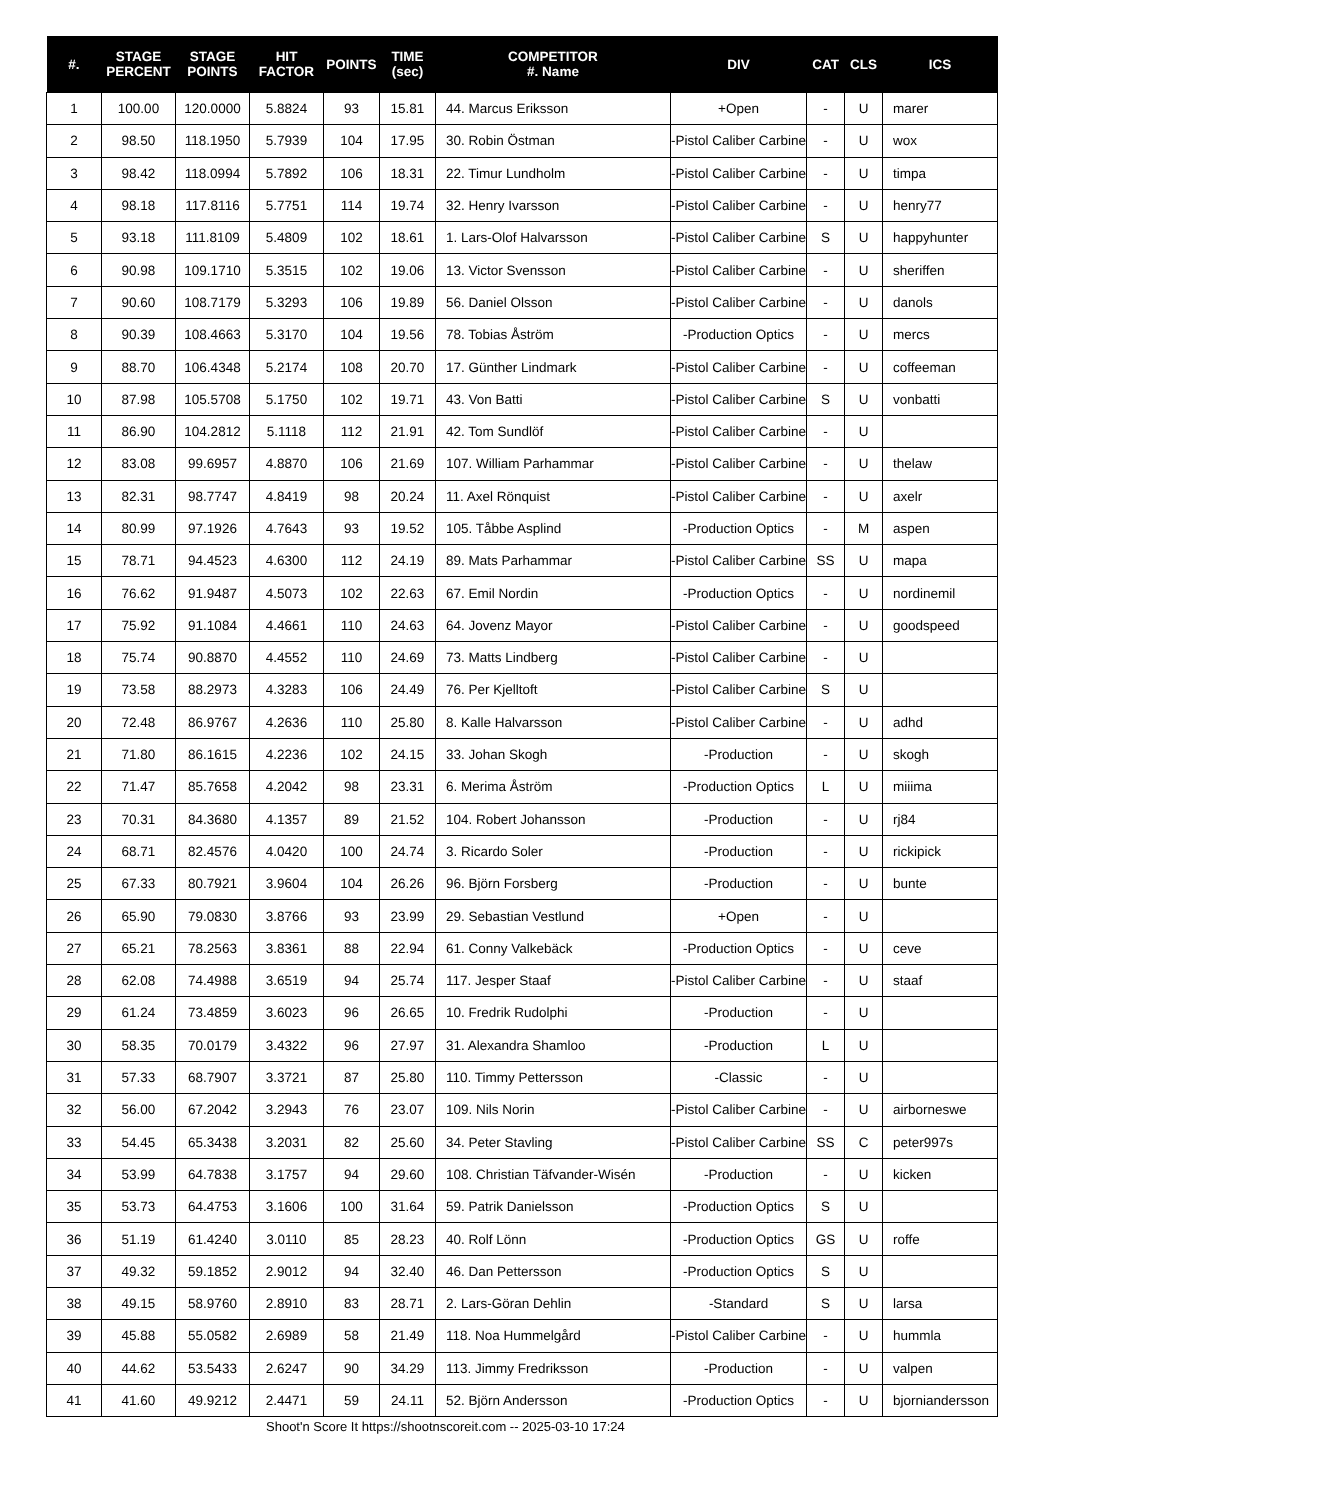| #. | STAGE PERCENT | STAGE POINTS | HIT FACTOR | POINTS | TIME (sec) | COMPETITOR #. Name | DIV | CAT | CLS | ICS |
| --- | --- | --- | --- | --- | --- | --- | --- | --- | --- | --- |
| 1 | 100.00 | 120.0000 | 5.8824 | 93 | 15.81 | 44. Marcus Eriksson | +Open | - | U | marer |
| 2 | 98.50 | 118.1950 | 5.7939 | 104 | 17.95 | 30. Robin Östman | -Pistol Caliber Carbine | - | U | wox |
| 3 | 98.42 | 118.0994 | 5.7892 | 106 | 18.31 | 22. Timur Lundholm | -Pistol Caliber Carbine | - | U | timpa |
| 4 | 98.18 | 117.8116 | 5.7751 | 114 | 19.74 | 32. Henry Ivarsson | -Pistol Caliber Carbine | - | U | henry77 |
| 5 | 93.18 | 111.8109 | 5.4809 | 102 | 18.61 | 1. Lars-Olof Halvarsson | -Pistol Caliber Carbine | S | U | happyhunter |
| 6 | 90.98 | 109.1710 | 5.3515 | 102 | 19.06 | 13. Victor Svensson | -Pistol Caliber Carbine | - | U | sheriffen |
| 7 | 90.60 | 108.7179 | 5.3293 | 106 | 19.89 | 56. Daniel Olsson | -Pistol Caliber Carbine | - | U | danols |
| 8 | 90.39 | 108.4663 | 5.3170 | 104 | 19.56 | 78. Tobias Åström | -Production Optics | - | U | mercs |
| 9 | 88.70 | 106.4348 | 5.2174 | 108 | 20.70 | 17. Günther Lindmark | -Pistol Caliber Carbine | - | U | coffeeman |
| 10 | 87.98 | 105.5708 | 5.1750 | 102 | 19.71 | 43. Von Batti | -Pistol Caliber Carbine | S | U | vonbatti |
| 11 | 86.90 | 104.2812 | 5.1118 | 112 | 21.91 | 42. Tom Sundlöf | -Pistol Caliber Carbine | - | U | |
| 12 | 83.08 | 99.6957 | 4.8870 | 106 | 21.69 | 107. William Parhammar | -Pistol Caliber Carbine | - | U | thelaw |
| 13 | 82.31 | 98.7747 | 4.8419 | 98 | 20.24 | 11. Axel Rönquist | -Pistol Caliber Carbine | - | U | axelr |
| 14 | 80.99 | 97.1926 | 4.7643 | 93 | 19.52 | 105. Tåbbe Asplind | -Production Optics | - | M | aspen |
| 15 | 78.71 | 94.4523 | 4.6300 | 112 | 24.19 | 89. Mats Parhammar | -Pistol Caliber Carbine | SS | U | mapa |
| 16 | 76.62 | 91.9487 | 4.5073 | 102 | 22.63 | 67. Emil Nordin | -Production Optics | - | U | nordinemil |
| 17 | 75.92 | 91.1084 | 4.4661 | 110 | 24.63 | 64. Jovenz Mayor | -Pistol Caliber Carbine | - | U | goodspeed |
| 18 | 75.74 | 90.8870 | 4.4552 | 110 | 24.69 | 73. Matts Lindberg | -Pistol Caliber Carbine | - | U | |
| 19 | 73.58 | 88.2973 | 4.3283 | 106 | 24.49 | 76. Per Kjelltoft | -Pistol Caliber Carbine | S | U | |
| 20 | 72.48 | 86.9767 | 4.2636 | 110 | 25.80 | 8. Kalle Halvarsson | -Pistol Caliber Carbine | - | U | adhd |
| 21 | 71.80 | 86.1615 | 4.2236 | 102 | 24.15 | 33. Johan Skogh | -Production | - | U | skogh |
| 22 | 71.47 | 85.7658 | 4.2042 | 98 | 23.31 | 6. Merima Åström | -Production Optics | L | U | miiima |
| 23 | 70.31 | 84.3680 | 4.1357 | 89 | 21.52 | 104. Robert Johansson | -Production | - | U | rj84 |
| 24 | 68.71 | 82.4576 | 4.0420 | 100 | 24.74 | 3. Ricardo Soler | -Production | - | U | rickipick |
| 25 | 67.33 | 80.7921 | 3.9604 | 104 | 26.26 | 96. Björn Forsberg | -Production | - | U | bunte |
| 26 | 65.90 | 79.0830 | 3.8766 | 93 | 23.99 | 29. Sebastian Vestlund | +Open | - | U | |
| 27 | 65.21 | 78.2563 | 3.8361 | 88 | 22.94 | 61. Conny Valkebäck | -Production Optics | - | U | ceve |
| 28 | 62.08 | 74.4988 | 3.6519 | 94 | 25.74 | 117. Jesper Staaf | -Pistol Caliber Carbine | - | U | staaf |
| 29 | 61.24 | 73.4859 | 3.6023 | 96 | 26.65 | 10. Fredrik Rudolphi | -Production | - | U | |
| 30 | 58.35 | 70.0179 | 3.4322 | 96 | 27.97 | 31. Alexandra Shamloo | -Production | L | U | |
| 31 | 57.33 | 68.7907 | 3.3721 | 87 | 25.80 | 110. Timmy Pettersson | -Classic | - | U | |
| 32 | 56.00 | 67.2042 | 3.2943 | 76 | 23.07 | 109. Nils Norin | -Pistol Caliber Carbine | - | U | airborneswe |
| 33 | 54.45 | 65.3438 | 3.2031 | 82 | 25.60 | 34. Peter Stavling | -Pistol Caliber Carbine | SS | C | peter997s |
| 34 | 53.99 | 64.7838 | 3.1757 | 94 | 29.60 | 108. Christian Täfvander-Wisén | -Production | - | U | kicken |
| 35 | 53.73 | 64.4753 | 3.1606 | 100 | 31.64 | 59. Patrik Danielsson | -Production Optics | S | U | |
| 36 | 51.19 | 61.4240 | 3.0110 | 85 | 28.23 | 40. Rolf Lönn | -Production Optics | GS | U | roffe |
| 37 | 49.32 | 59.1852 | 2.9012 | 94 | 32.40 | 46. Dan Pettersson | -Production Optics | S | U | |
| 38 | 49.15 | 58.9760 | 2.8910 | 83 | 28.71 | 2. Lars-Göran Dehlin | -Standard | S | U | larsa |
| 39 | 45.88 | 55.0582 | 2.6989 | 58 | 21.49 | 118. Noa Hummelgård | -Pistol Caliber Carbine | - | U | hummla |
| 40 | 44.62 | 53.5433 | 2.6247 | 90 | 34.29 | 113. Jimmy Fredriksson | -Production | - | U | valpen |
| 41 | 41.60 | 49.9212 | 2.4471 | 59 | 24.11 | 52. Björn Andersson | -Production Optics | - | U | bjorniandersson |
Shoot'n Score It https://shootnscoreit.com -- 2025-03-10 17:24